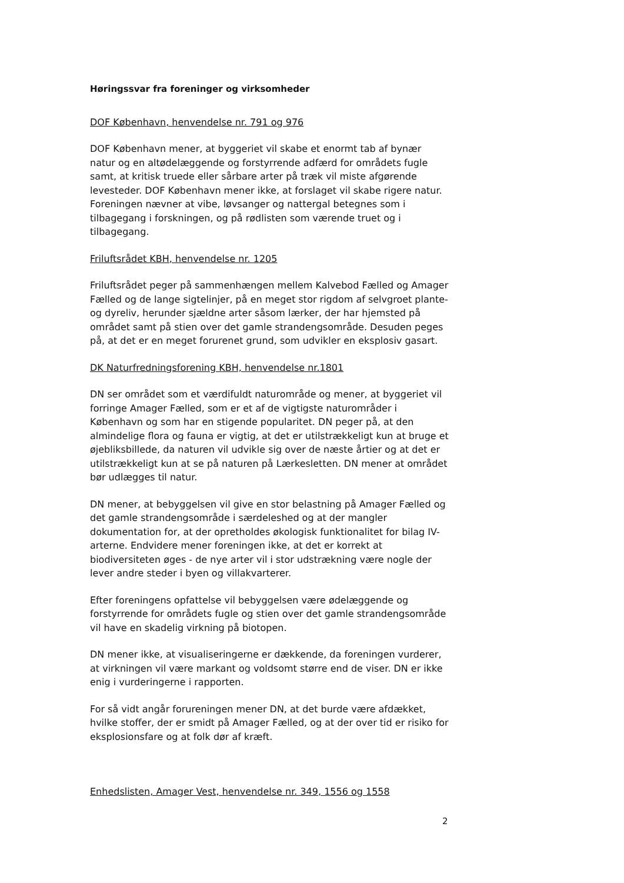Høringssvar fra foreninger og virksomheder
DOF København, henvendelse nr. 791 og 976
DOF København mener, at byggeriet vil skabe et enormt tab af bynær natur og en altødelæggende og forstyrrende adfærd for områdets fugle samt, at kritisk truede eller sårbare arter på træk vil miste afgørende levesteder. DOF København mener ikke, at forslaget vil skabe rigere natur. Foreningen nævner at vibe, løvsanger og nattergal betegnes som i tilbagegang i forskningen, og på rødlisten som værende truet og i tilbagegang.
Friluftsrådet KBH, henvendelse nr. 1205
Friluftsrådet peger på sammenhængen mellem Kalvebod Fælled og Amager Fælled og de lange sigtelinjer, på en meget stor rigdom af selvgroet plante- og dyreliv, herunder sjældne arter såsom lærker, der har hjemsted på området samt på stien over det gamle strandengsområde. Desuden peges på, at det er en meget forurenet grund, som udvikler en eksplosiv gasart.
DK Naturfredningsforening KBH, henvendelse nr.1801
DN ser området som et værdifuldt naturområde og mener, at byggeriet vil forringe Amager Fælled, som er et af de vigtigste naturområder i København og som har en stigende popularitet. DN peger på, at den almindelige flora og fauna er vigtig, at det er utilstrækkeligt kun at bruge et øjebliksbillede, da naturen vil udvikle sig over de næste årtier og at det er utilstrækkeligt kun at se på naturen på Lærkesletten. DN mener at området bør udlægges til natur.
DN mener, at bebyggelsen vil give en stor belastning på Amager Fælled og det gamle strandengsområde i særdeleshed og at der mangler dokumentation for, at der opretholdes økologisk funktionalitet for bilag IV-arterne. Endvidere mener foreningen ikke, at det er korrekt at biodiversiteten øges - de nye arter vil i stor udstrækning være nogle der lever andre steder i byen og villakvarterer.
Efter foreningens opfattelse vil bebyggelsen være ødelæggende og forstyrrende for områdets fugle og stien over det gamle strandengsområde vil have en skadelig virkning på biotopen.
DN mener ikke, at visualiseringerne er dækkende, da foreningen vurderer, at virkningen vil være markant og voldsomt større end de viser. DN er ikke enig i vurderingerne i rapporten.
For så vidt angår forureningen mener DN, at det burde være afdækket, hvilke stoffer, der er smidt på Amager Fælled, og at der over tid er risiko for eksplosionsfare og at folk dør af kræft.
Enhedslisten, Amager Vest, henvendelse nr. 349, 1556 og 1558
2